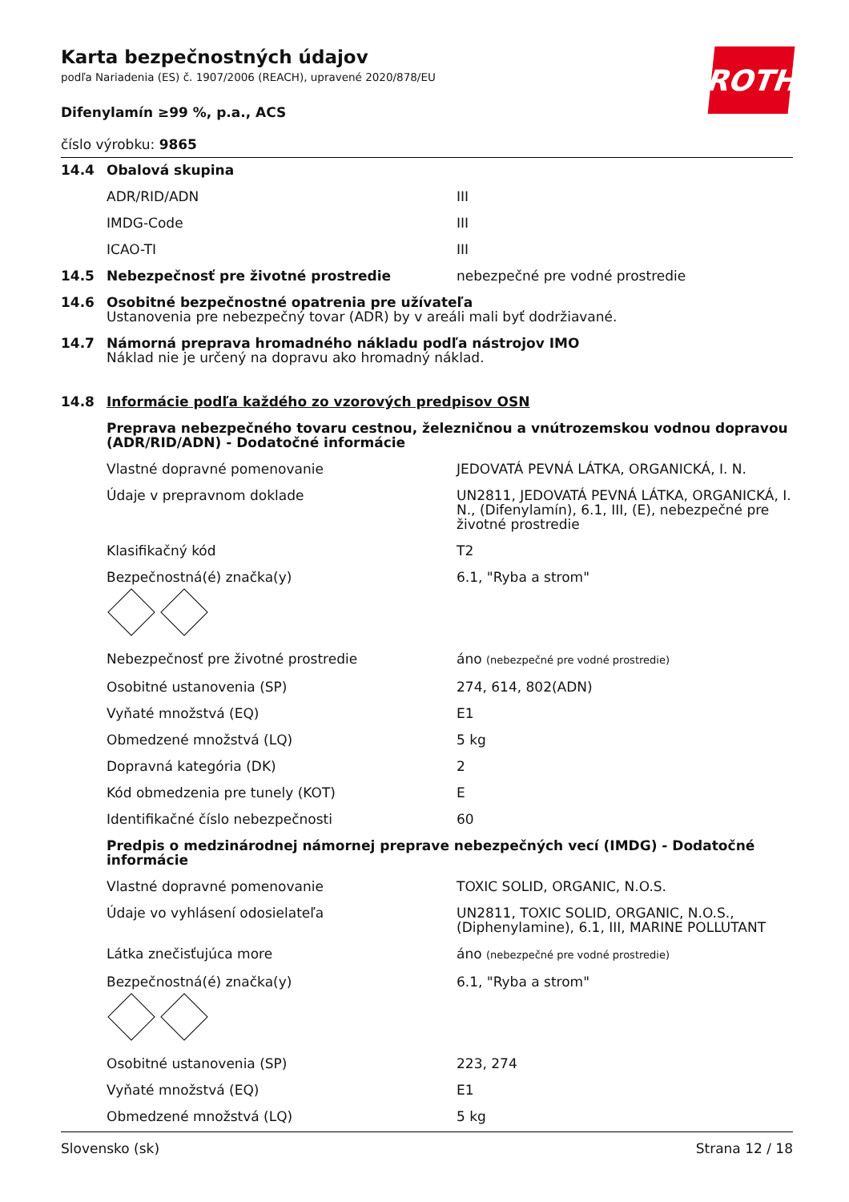ROTH
Karta bezpečnostných údajov
podľa Nariadenia (ES) č. 1907/2006 (REACH), upravené 2020/878/EU
Difenylamín ≥99 %, p.a., ACS
číslo výrobku: 9865
| 14.4 | Obalová skupina | |
| | ADR/RID/ADN | III |
| | IMDG-Code | III |
| | ICAO-TI | III |
| 14.5 | Nebezpečnosť pre životné prostredie | nebezpečné pre vodné prostredie |
| 14.6 | Osobitné bezpečnostné opatrenia pre užívateľa Ustanovenia pre nebezpečný tovar (ADR) by v areáli mali byť dodržiavané. | |
| 14.7 | Námorná preprava hromadného nákladu podľa nástrojov IMO Náklad nie je určený na dopravu ako hromadný náklad. | |
| 14.8 | Informácie podľa každého zo vzorových predpisov OSN | |
| | Preprava nebezpečného tovaru cestnou, železničnou a vnútrozemskou vodnou dopravou (ADR/RID/ADN) - Dodatočné informácie | |
| | Vlastné dopravné pomenovanie | JEDOVATÁ PEVNÁ LÁTKA, ORGANICKÁ, I. N. |
| | Údaje v prepravnom doklade | UN2811, JEDOVATÁ PEVNÁ LÁTKA, ORGANICKÁ, I. N., (Difenylamín), 6.1, III, (E), nebezpečné pre životné prostredie |
| | Klasifikačný kód | T2 |
| | Bezpečnostná(é) značka(y) | 6.1, "Ryba a strom" |
| | Nebezpečnosť pre životné prostredie | áno (nebezpečné pre vodné prostredie) |
| | Osobitné ustanovenia (SP) | 274, 614, 802(ADN) |
| | Vyňaté množstvá (EQ) | E1 |
| | Obmedzené množstvá (LQ) | 5 kg |
| | Dopravná kategória (DK) | 2 |
| | Kód obmedzenia pre tunely (KOT) | E |
| | Identifikačné číslo nebezpečnosti | 60 |
| | Predpis o medzinárodnej námornej preprave nebezpečných vecí (IMDG) - Dodatočné informácie | |
| | Vlastné dopravné pomenovanie | TOXIC SOLID, ORGANIC, N.O.S. |
| | Údaje vo vyhlásení odosielateľa | UN2811, TOXIC SOLID, ORGANIC, N.O.S., (Diphenylamine), 6.1, III, MARINE POLLUTANT |
| | Látka znečisťujúca more | áno (nebezpečné pre vodné prostredie) |
| | Bezpečnostná(é) značka(y) | 6.1, "Ryba a strom" |
| | Osobitné ustanovenia (SP) | 223, 274 |
| | Vyňaté množstvá (EQ) | E1 |
| | Obmedzené množstvá (LQ) | 5 kg |
Slovensko (sk) Strana 12 / 18